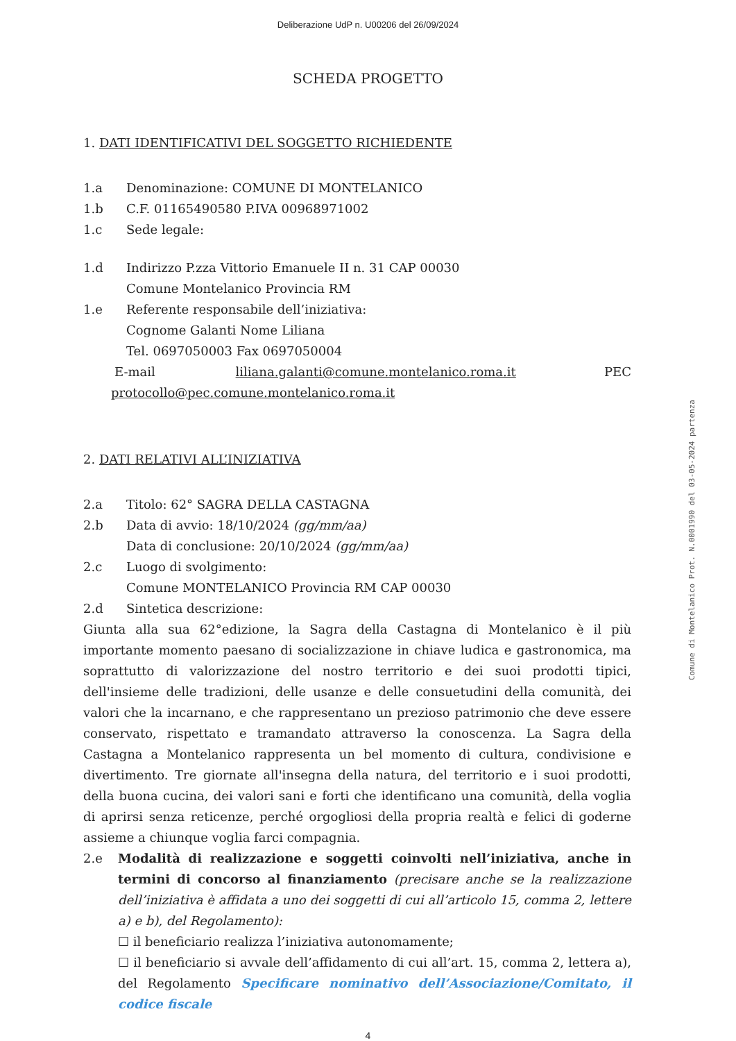Deliberazione UdP n. U00206 del 26/09/2024
SCHEDA PROGETTO
1. DATI IDENTIFICATIVI DEL SOGGETTO RICHIEDENTE
1.a Denominazione: COMUNE DI MONTELANICO
1.b C.F. 01165490580 P.IVA 00968971002
1.c Sede legale:
1.d Indirizzo P.zza Vittorio Emanuele II n. 31 CAP 00030
Comune Montelanico Provincia RM
1.e Referente responsabile dell’iniziativa:
Cognome Galanti Nome Liliana
Tel. 0697050003 Fax 0697050004
E-mail liliana.galanti@comune.montelanico.roma.it PEC
protocollo@pec.comune.montelanico.roma.it
2. DATI RELATIVI ALL’INIZIATIVA
2.a Titolo: 62° SAGRA DELLA CASTAGNA
2.b Data di avvio: 18/10/2024 (gg/mm/aa)
Data di conclusione: 20/10/2024 (gg/mm/aa)
2.c Luogo di svolgimento:
Comune MONTELANICO Provincia RM CAP 00030
2.d Sintetica descrizione:
Giunta alla sua 62°edizione, la Sagra della Castagna di Montelanico è il più importante momento paesano di socializzazione in chiave ludica e gastronomica, ma soprattutto di valorizzazione del nostro territorio e dei suoi prodotti tipici, dell'insieme delle tradizioni, delle usanze e delle consuetudini della comunità, dei valori che la incarnano, e che rappresentano un prezioso patrimonio che deve essere conservato, rispettato e tramandato attraverso la conoscenza. La Sagra della Castagna a Montelanico rappresenta un bel momento di cultura, condivisione e divertimento. Tre giornate all'insegna della natura, del territorio e i suoi prodotti, della buona cucina, dei valori sani e forti che identificano una comunità, della voglia di aprirsi senza reticenze, perché orgogliosi della propria realtà e felici di goderne assieme a chiunque voglia farci compagnia.
2.e
Modalità di realizzazione e soggetti coinvolti nell’iniziativa, anche in termini di concorso al finanziamento (precisare anche se la realizzazione dell’iniziativa è affidata a uno dei soggetti di cui all’articolo 15, comma 2, lettere a) e b), del Regolamento):
☐ il beneficiario realizza l’iniziativa autonomamente;
☐ il beneficiario si avvale dell’affidamento di cui all’art. 15, comma 2, lettera a), del Regolamento Specificare nominativo dell’Associazione/Comitato, il codice fiscale
4
Comune di Montelanico Prot. N.0001990 del 03-05-2024 partenza